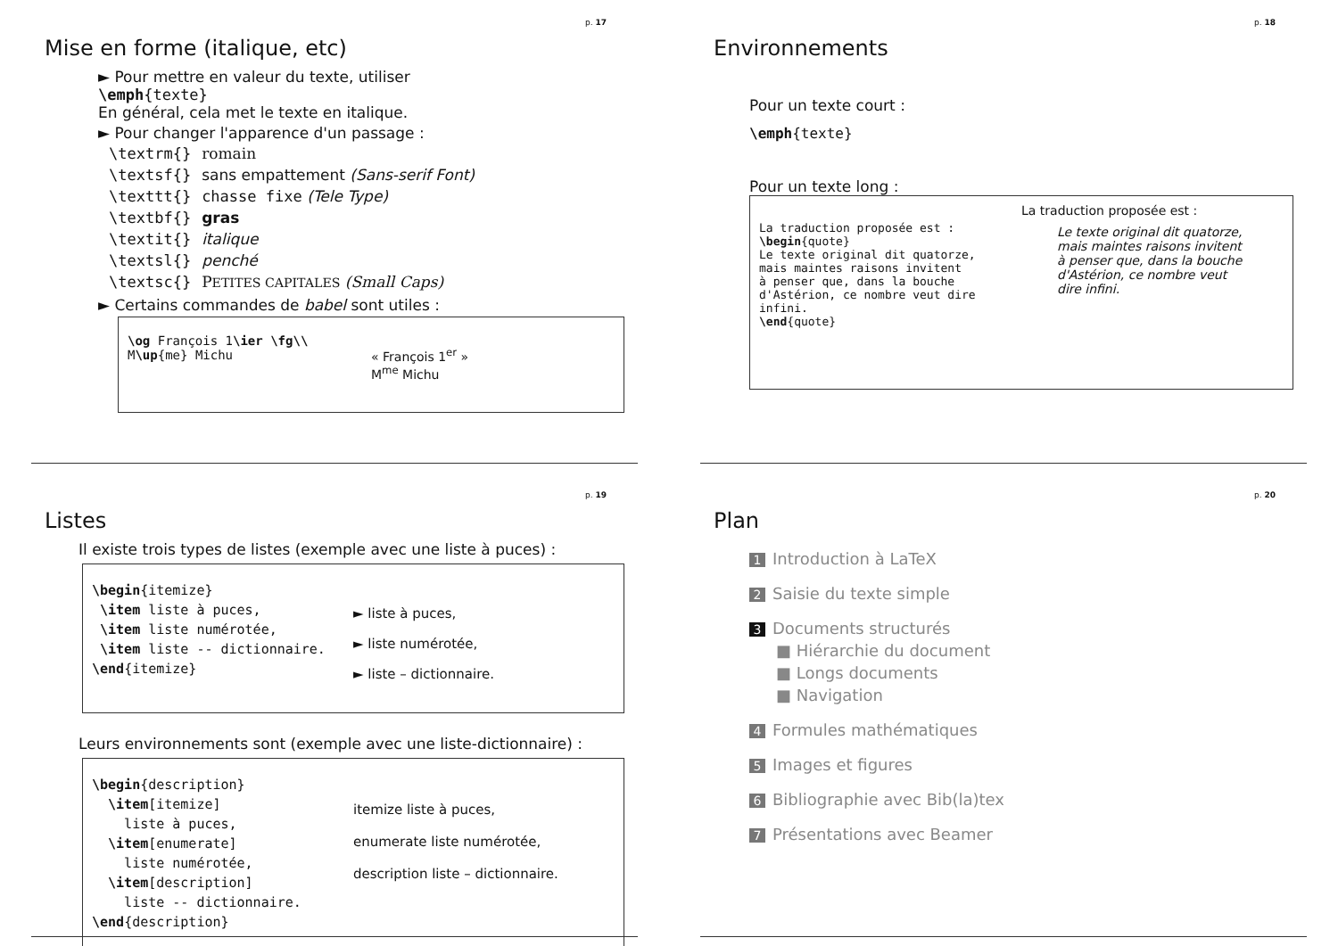p. 17
Mise en forme (italique, etc)
► Pour mettre en valeur du texte, utiliser
\emph{texte}
En général, cela met le texte en italique.
► Pour changer l'apparence d'un passage :
| \textrm{} | romain |
| \textsf{} | sans empattement (Sans-serif Font) |
| \texttt{} | chasse fixe (Tele Type) |
| \textbf{} | gras |
| \textit{} | italique |
| \textsl{} | penché |
| \textsc{} | P ETITES CAPITALES (Small Caps) |
► Certains commandes de babel sont utiles :
\og François 1\ier \fg\\
M\up{me} Michu
« François 1<sup>er</sup> »
M<sup>me</sup> Michu
p. 18
Environnements
Pour un texte court :
\emph{texte}
Pour un texte long :
La traduction proposée est :
\begin{quote}
Le texte original dit quatorze,
mais maintes raisons invitent
à penser que, dans la bouche
d'Astérion, ce nombre veut dire
infini.
\end{quote}
La traduction proposée est :
Le texte original dit quatorze, mais maintes raisons invitent à penser que, dans la bouche d'Astérion, ce nombre veut dire infini.
p. 19
Listes
Il existe trois types de listes (exemple avec une liste à puces) :
\begin{itemize}
\item liste à puces,
\item liste numérotée,
\item liste -- dictionnaire.
\end{itemize}
► liste à puces,
► liste numérotée,
► liste – dictionnaire.
Leurs environnements sont (exemple avec une liste-dictionnaire) :
\begin{description}
\item[itemize]
liste à puces,
\item[enumerate]
liste numérotée,
\item[description]
liste -- dictionnaire.
\end{description}
itemize liste à puces,
enumerate liste numérotée,
description liste – dictionnaire.
p. 20
Plan
1 Introduction à LaTeX
2 Saisie du texte simple
3 Documents structurés
■ Hiérarchie du document
■ Longs documents
■ Navigation
4 Formules mathématiques
5 Images et figures
6 Bibliographie avec Bib(la)tex
7 Présentations avec Beamer